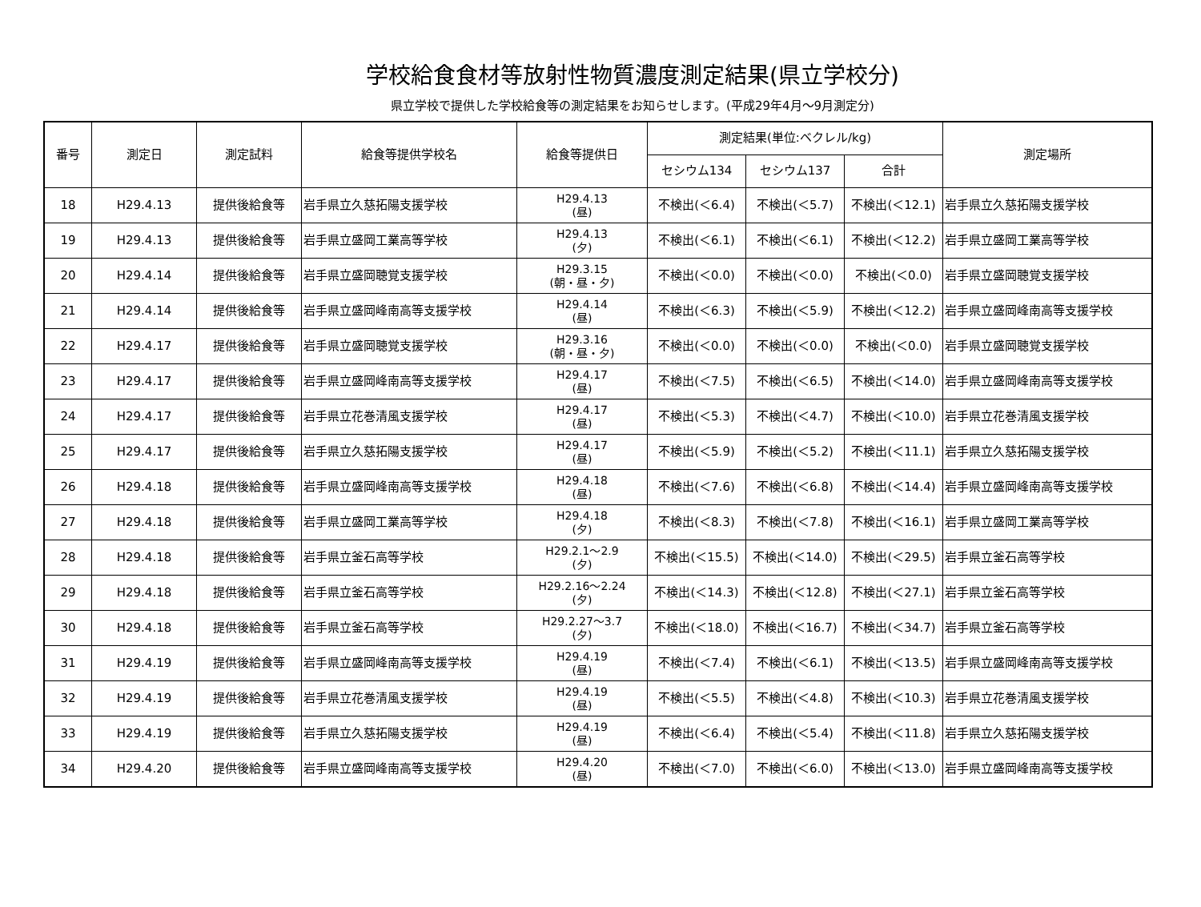学校給食食材等放射性物質濃度測定結果(県立学校分)
県立学校で提供した学校給食等の測定結果をお知らせします。(平成29年4月～9月測定分)
| 番号 | 測定日 | 測定試料 | 給食等提供学校名 | 給食等提供日 | 測定結果(単位:ベクレル/kg) | | | 測定場所 |
| --- | --- | --- | --- | --- | --- | --- | --- | --- |
| | | | | | セシウム134 | セシウム137 | 合計 | |
| 18 | H29.4.13 | 提供後給食等 | 岩手県立久慈拓陽支援学校 | H29.4.13 (昼) | 不検出(＜6.4) | 不検出(＜5.7) | 不検出(＜12.1) | 岩手県立久慈拓陽支援学校 |
| 19 | H29.4.13 | 提供後給食等 | 岩手県立盛岡工業高等学校 | H29.4.13 (夕) | 不検出(＜6.1) | 不検出(＜6.1) | 不検出(＜12.2) | 岩手県立盛岡工業高等学校 |
| 20 | H29.4.14 | 提供後給食等 | 岩手県立盛岡聴覚支援学校 | H29.3.15 (朝・昼・夕) | 不検出(＜0.0) | 不検出(＜0.0) | 不検出(＜0.0) | 岩手県立盛岡聴覚支援学校 |
| 21 | H29.4.14 | 提供後給食等 | 岩手県立盛岡峰南高等支援学校 | H29.4.14 (昼) | 不検出(＜6.3) | 不検出(＜5.9) | 不検出(＜12.2) | 岩手県立盛岡峰南高等支援学校 |
| 22 | H29.4.17 | 提供後給食等 | 岩手県立盛岡聴覚支援学校 | H29.3.16 (朝・昼・夕) | 不検出(＜0.0) | 不検出(＜0.0) | 不検出(＜0.0) | 岩手県立盛岡聴覚支援学校 |
| 23 | H29.4.17 | 提供後給食等 | 岩手県立盛岡峰南高等支援学校 | H29.4.17 (昼) | 不検出(＜7.5) | 不検出(＜6.5) | 不検出(＜14.0) | 岩手県立盛岡峰南高等支援学校 |
| 24 | H29.4.17 | 提供後給食等 | 岩手県立花巻清風支援学校 | H29.4.17 (昼) | 不検出(＜5.3) | 不検出(＜4.7) | 不検出(＜10.0) | 岩手県立花巻清風支援学校 |
| 25 | H29.4.17 | 提供後給食等 | 岩手県立久慈拓陽支援学校 | H29.4.17 (昼) | 不検出(＜5.9) | 不検出(＜5.2) | 不検出(＜11.1) | 岩手県立久慈拓陽支援学校 |
| 26 | H29.4.18 | 提供後給食等 | 岩手県立盛岡峰南高等支援学校 | H29.4.18 (昼) | 不検出(＜7.6) | 不検出(＜6.8) | 不検出(＜14.4) | 岩手県立盛岡峰南高等支援学校 |
| 27 | H29.4.18 | 提供後給食等 | 岩手県立盛岡工業高等学校 | H29.4.18 (夕) | 不検出(＜8.3) | 不検出(＜7.8) | 不検出(＜16.1) | 岩手県立盛岡工業高等学校 |
| 28 | H29.4.18 | 提供後給食等 | 岩手県立釜石高等学校 | H29.2.1～2.9 (夕) | 不検出(＜15.5) | 不検出(＜14.0) | 不検出(＜29.5) | 岩手県立釜石高等学校 |
| 29 | H29.4.18 | 提供後給食等 | 岩手県立釜石高等学校 | H29.2.16～2.24 (夕) | 不検出(＜14.3) | 不検出(＜12.8) | 不検出(＜27.1) | 岩手県立釜石高等学校 |
| 30 | H29.4.18 | 提供後給食等 | 岩手県立釜石高等学校 | H29.2.27～3.7 (夕) | 不検出(＜18.0) | 不検出(＜16.7) | 不検出(＜34.7) | 岩手県立釜石高等学校 |
| 31 | H29.4.19 | 提供後給食等 | 岩手県立盛岡峰南高等支援学校 | H29.4.19 (昼) | 不検出(＜7.4) | 不検出(＜6.1) | 不検出(＜13.5) | 岩手県立盛岡峰南高等支援学校 |
| 32 | H29.4.19 | 提供後給食等 | 岩手県立花巻清風支援学校 | H29.4.19 (昼) | 不検出(＜5.5) | 不検出(＜4.8) | 不検出(＜10.3) | 岩手県立花巻清風支援学校 |
| 33 | H29.4.19 | 提供後給食等 | 岩手県立久慈拓陽支援学校 | H29.4.19 (昼) | 不検出(＜6.4) | 不検出(＜5.4) | 不検出(＜11.8) | 岩手県立久慈拓陽支援学校 |
| 34 | H29.4.20 | 提供後給食等 | 岩手県立盛岡峰南高等支援学校 | H29.4.20 (昼) | 不検出(＜7.0) | 不検出(＜6.0) | 不検出(＜13.0) | 岩手県立盛岡峰南高等支援学校 |